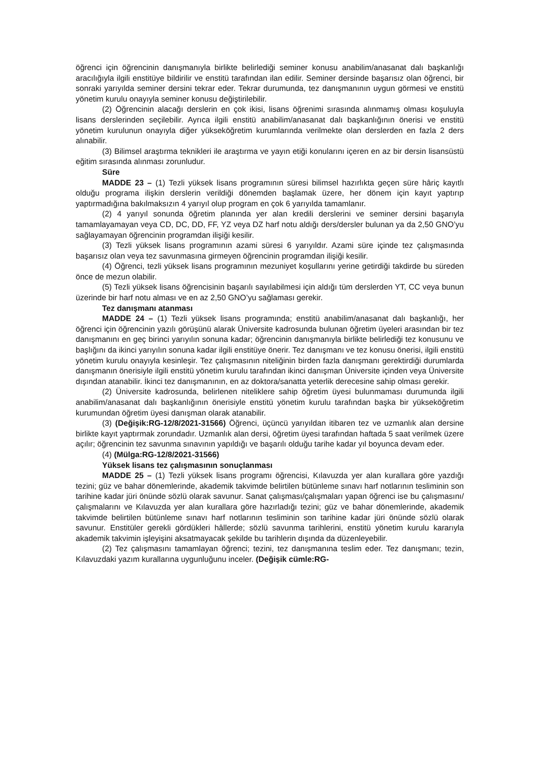öğrenci için öğrencinin danışmanıyla birlikte belirlediği seminer konusu anabilim/anasanat dalı başkanlığı aracılığıyla ilgili enstitüye bildirilir ve enstitü tarafından ilan edilir. Seminer dersinde başarısız olan öğrenci, bir sonraki yarıyılda seminer dersini tekrar eder. Tekrar durumunda, tez danışmanının uygun görmesi ve enstitü yönetim kurulu onayıyla seminer konusu değiştirilebilir.
(2) Öğrencinin alacağı derslerin en çok ikisi, lisans öğrenimi sırasında alınmamış olması koşuluyla lisans derslerinden seçilebilir. Ayrıca ilgili enstitü anabilim/anasanat dalı başkanlığının önerisi ve enstitü yönetim kurulunun onayıyla diğer yükseköğretim kurumlarında verilmekte olan derslerden en fazla 2 ders alınabilir.
(3) Bilimsel araştırma teknikleri ile araştırma ve yayın etiği konularını içeren en az bir dersin lisansüstü eğitim sırasında alınması zorunludur.
Süre
MADDE 23 – (1) Tezli yüksek lisans programının süresi bilimsel hazırlıkta geçen süre hâriç kayıtlı olduğu programa ilişkin derslerin verildiği dönemden başlamak üzere, her dönem için kayıt yaptırıp yaptırmadığına bakılmaksızın 4 yarıyıl olup program en çok 6 yarıyılda tamamlanır.
(2) 4 yarıyıl sonunda öğretim planında yer alan kredili derslerini ve seminer dersini başarıyla tamamlayamayan veya CD, DC, DD, FF, YZ veya DZ harf notu aldığı ders/dersler bulunan ya da 2,50 GNO’yu sağlayamayan öğrencinin programdan ilişiği kesilir.
(3) Tezli yüksek lisans programının azami süresi 6 yarıyıldır. Azami süre içinde tez çalışmasında başarısız olan veya tez savunmasına girmeyen öğrencinin programdan ilişiği kesilir.
(4) Öğrenci, tezli yüksek lisans programının mezuniyet koşullarını yerine getirdiği takdirde bu süreden önce de mezun olabilir.
(5) Tezli yüksek lisans öğrencisinin başarılı sayılabilmesi için aldığı tüm derslerden YT, CC veya bunun üzerinde bir harf notu alması ve en az 2,50 GNO’yu sağlaması gerekir.
Tez danışmanı atanması
MADDE 24 – (1) Tezli yüksek lisans programında; enstitü anabilim/anasanat dalı başkanlığı, her öğrenci için öğrencinin yazılı görüşünü alarak Üniversite kadrosunda bulunan öğretim üyeleri arasından bir tez danışmanını en geç birinci yarıyılın sonuna kadar; öğrencinin danışmanıyla birlikte belirlediği tez konusunu ve başlığını da ikinci yarıyılın sonuna kadar ilgili enstitüye önerir. Tez danışmanı ve tez konusu önerisi, ilgili enstitü yönetim kurulu onayıyla kesinleşir. Tez çalışmasının niteliğinin birden fazla danışmanı gerektirdiği durumlarda danışmanın önerisiyle ilgili enstitü yönetim kurulu tarafından ikinci danışman Üniversite içinden veya Üniversite dışından atanabilir. İkinci tez danışmanının, en az doktora/sanatta yeterlik derecesine sahip olması gerekir.
(2) Üniversite kadrosunda, belirlenen niteliklere sahip öğretim üyesi bulunmaması durumunda ilgili anabilim/anasanat dalı başkanlığının önerisiyle enstitü yönetim kurulu tarafından başka bir yükseköğretim kurumundan öğretim üyesi danışman olarak atanabilir.
(3) (Değişik:RG-12/8/2021-31566) Öğrenci, üçüncü yarıyıldan itibaren tez ve uzmanlık alan dersine birlikte kayıt yaptırmak zorundadır. Uzmanlık alan dersi, öğretim üyesi tarafından haftada 5 saat verilmek üzere açılır; öğrencinin tez savunma sınavının yapıldığı ve başarılı olduğu tarihe kadar yıl boyunca devam eder.
(4) (Mülga:RG-12/8/2021-31566)
Yüksek lisans tez çalışmasının sonuçlanması
MADDE 25 – (1) Tezli yüksek lisans programı öğrencisi, Kılavuzda yer alan kurallara göre yazdığı tezini; güz ve bahar dönemlerinde, akademik takvimde belirtilen bütünleme sınavı harf notlarının tesliminin son tarihine kadar jüri önünde sözlü olarak savunur. Sanat çalışması/çalışmaları yapan öğrenci ise bu çalışmasını/çalışmalarını ve Kılavuzda yer alan kurallara göre hazırladığı tezini; güz ve bahar dönemlerinde, akademik takvimde belirtilen bütünleme sınavı harf notlarının tesliminin son tarihine kadar jüri önünde sözlü olarak savunur. Enstitüler gerekli gördükleri hâllerde; sözlü savunma tarihlerini, enstitü yönetim kurulu kararıyla akademik takvimin işleyişini aksatmayacak şekilde bu tarihlerin dışında da düzenleyebilir.
(2) Tez çalışmasını tamamlayan öğrenci; tezini, tez danışmanına teslim eder. Tez danışmanı; tezin, Kılavuzdaki yazım kurallarına uygunluğunu inceler. (Değişik cümle:RG-